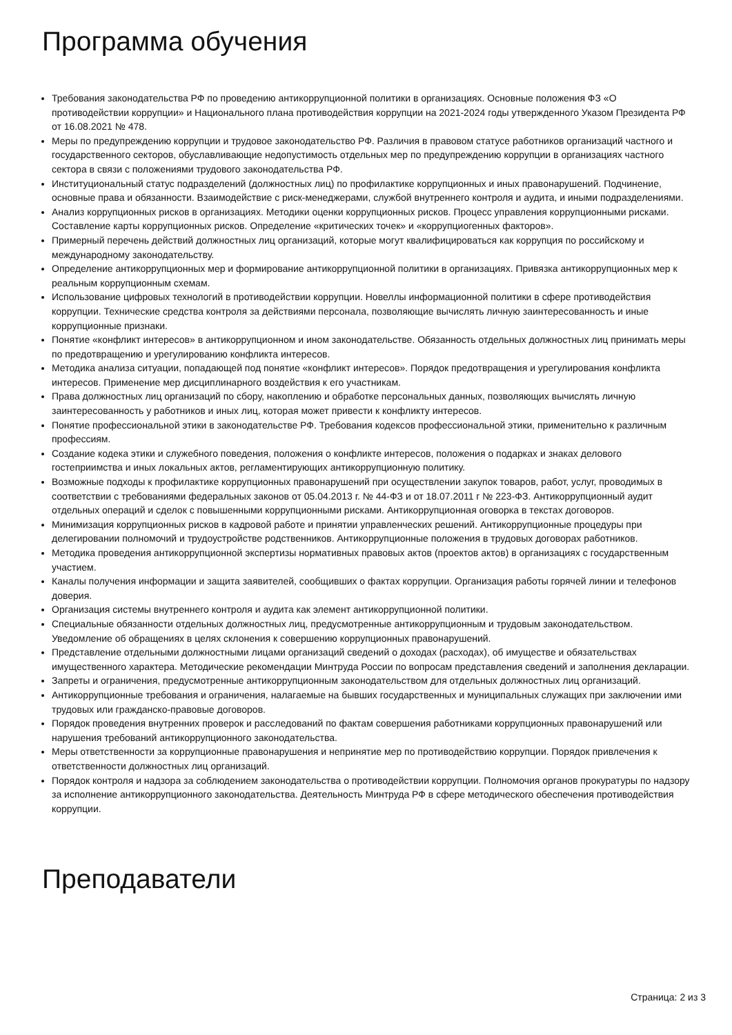Программа обучения
Требования законодательства РФ по проведению антикоррупционной политики в организациях. Основные положения ФЗ «О противодействии коррупции» и Национального плана противодействия коррупции на 2021-2024 годы утвержденного Указом Президента РФ от 16.08.2021 № 478.
Меры по предупреждению коррупции и трудовое законодательство РФ. Различия в правовом статусе работников организаций частного и государственного секторов, обуславливающие недопустимость отдельных мер по предупреждению коррупции в организациях частного сектора в связи с положениями трудового законодательства РФ.
Институциональный статус подразделений (должностных лиц) по профилактике коррупционных и иных правонарушений. Подчинение, основные права и обязанности. Взаимодействие с риск-менеджерами, службой внутреннего контроля и аудита, и иными подразделениями.
Анализ коррупционных рисков в организациях. Методики оценки коррупционных рисков. Процесс управления коррупционными рисками. Составление карты коррупционных рисков. Определение «критических точек» и «коррупциогенных факторов».
Примерный перечень действий должностных лиц организаций, которые могут квалифицироваться как коррупция по российскому и международному законодательству.
Определение антикоррупционных мер и формирование антикоррупционной политики в организациях. Привязка антикоррупционных мер к реальным коррупционным схемам.
Использование цифровых технологий в противодействии коррупции. Новеллы информационной политики в сфере противодействия коррупции. Технические средства контроля за действиями персонала, позволяющие вычислять личную заинтересованность и иные коррупционные признаки.
Понятие «конфликт интересов» в антикоррупционном и ином законодательстве. Обязанность отдельных должностных лиц принимать меры по предотвращению и урегулированию конфликта интересов.
Методика анализа ситуации, попадающей под понятие «конфликт интересов». Порядок предотвращения и урегулирования конфликта интересов. Применение мер дисциплинарного воздействия к его участникам.
Права должностных лиц организаций по сбору, накоплению и обработке персональных данных, позволяющих вычислять личную заинтересованность у работников и иных лиц, которая может привести к конфликту интересов.
Понятие профессиональной этики в законодательстве РФ. Требования кодексов профессиональной этики, применительно к различным профессиям.
Создание кодека этики и служебного поведения, положения о конфликте интересов, положения о подарках и знаках делового гостеприимства и иных локальных актов, регламентирующих антикоррупционную политику.
Возможные подходы к профилактике коррупционных правонарушений при осуществлении закупок товаров, работ, услуг, проводимых в соответствии с требованиями федеральных законов от 05.04.2013 г. № 44-ФЗ и от 18.07.2011 г № 223-ФЗ. Антикоррупционный аудит отдельных операций и сделок с повышенными коррупционными рисками. Антикоррупционная оговорка в текстах договоров.
Минимизация коррупционных рисков в кадровой работе и принятии управленческих решений. Антикоррупционные процедуры при делегировании полномочий и трудоустройстве родственников. Антикоррупционные положения в трудовых договорах работников.
Методика проведения антикоррупционной экспертизы нормативных правовых актов (проектов актов) в организациях с государственным участием.
Каналы получения информации и защита заявителей, сообщивших о фактах коррупции. Организация работы горячей линии и телефонов доверия.
Организация системы внутреннего контроля и аудита как элемент антикоррупционной политики.
Специальные обязанности отдельных должностных лиц, предусмотренные антикоррупционным и трудовым законодательством. Уведомление об обращениях в целях склонения к совершению коррупционных правонарушений.
Представление отдельными должностными лицами организаций сведений о доходах (расходах), об имуществе и обязательствах имущественного характера. Методические рекомендации Минтруда России по вопросам представления сведений и заполнения декларации.
Запреты и ограничения, предусмотренные антикоррупционным законодательством для отдельных должностных лиц организаций.
Антикоррупционные требования и ограничения, налагаемые на бывших государственных и муниципальных служащих при заключении ими трудовых или гражданско-правовые договоров.
Порядок проведения внутренних проверок и расследований по фактам совершения работниками коррупционных правонарушений или нарушения требований антикоррупционного законодательства.
Меры ответственности за коррупционные правонарушения и непринятие мер по противодействию коррупции. Порядок привлечения к ответственности должностных лиц организаций.
Порядок контроля и надзора за соблюдением законодательства о противодействии коррупции. Полномочия органов прокуратуры по надзору за исполнение антикоррупционного законодательства. Деятельность Минтруда РФ в сфере методического обеспечения противодействия коррупции.
Преподаватели
Страница: 2 из 3